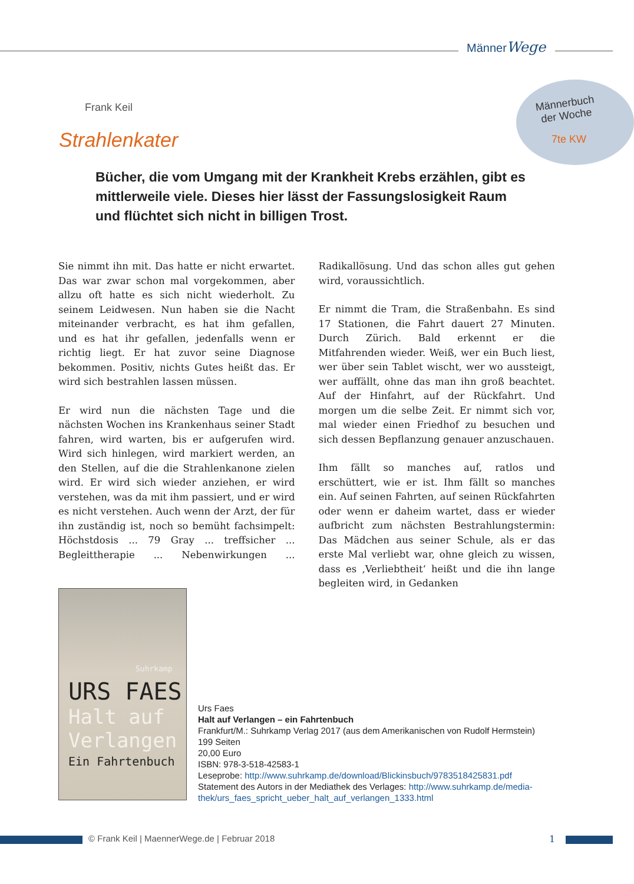MännerWege
Männerbuch der Woche
7te KW
Frank Keil
Strahlenkater
Bücher, die vom Umgang mit der Krankheit Krebs erzählen, gibt es mittlerweile viele. Dieses hier lässt der Fassungslosigkeit Raum und flüchtet sich nicht in billigen Trost.
Sie nimmt ihn mit. Das hatte er nicht erwartet. Das war zwar schon mal vorgekommen, aber allzu oft hatte es sich nicht wiederholt. Zu seinem Leidwesen. Nun haben sie die Nacht miteinander verbracht, es hat ihm gefallen, und es hat ihr gefallen, jedenfalls wenn er richtig liegt. Er hat zuvor seine Diagnose bekommen. Positiv, nichts Gutes heißt das. Er wird sich bestrahlen lassen müssen.
Er wird nun die nächsten Tage und die nächsten Wochen ins Krankenhaus seiner Stadt fahren, wird warten, bis er aufgerufen wird. Wird sich hinlegen, wird markiert werden, an den Stellen, auf die die Strahlenkanone zielen wird. Er wird sich wieder anziehen, er wird verstehen, was da mit ihm passiert, und er wird es nicht verstehen. Auch wenn der Arzt, der für ihn zuständig ist, noch so bemüht fachsimpelt: Höchstdosis ... 79 Gray ... treffsicher ... Begleittherapie ... Nebenwirkungen ... Radikallösung. Und das schon alles gut gehen wird, voraussichtlich.
Er nimmt die Tram, die Straßenbahn. Es sind 17 Stationen, die Fahrt dauert 27 Minuten. Durch Zürich. Bald erkennt er die Mitfahrenden wieder. Weiß, wer ein Buch liest, wer über sein Tablet wischt, wer wo aussteigt, wer auffällt, ohne das man ihn groß beachtet. Auf der Hinfahrt, auf der Rückfahrt. Und morgen um die selbe Zeit. Er nimmt sich vor, mal wieder einen Friedhof zu besuchen und sich dessen Bepflanzung genauer anzuschauen.
Ihm fällt so manches auf, ratlos und erschüttert, wie er ist. Ihm fällt so manches ein. Auf seinen Fahrten, auf seinen Rückfahrten oder wenn er daheim wartet, dass er wieder aufbricht zum nächsten Bestrahlungstermin: Das Mädchen aus seiner Schule, als er das erste Mal verliebt war, ohne gleich zu wissen, dass es ‚Verliebtheit‘ heißt und die ihn lange begleiten wird, in Gedanken
Suhrkamp
URS FAES
Halt auf Verlangen
Ein Fahrtenbuch
Urs Faes
Halt auf Verlangen – ein Fahrtenbuch
Frankfurt/M.: Suhrkamp Verlag 2017 (aus dem Amerikanischen von Rudolf Hermstein)
199 Seiten
20,00 Euro
ISBN: 978-3-518-42583-1
Leseprobe: http://www.suhrkamp.de/download/Blickinsbuch/9783518425831.pdf
Statement des Autors in der Mediathek des Verlages: http://www.suhrkamp.de/media-
thek/urs_faes_spricht_ueber_halt_auf_verlangen_1333.html
© Frank Keil | MaennerWege.de | Februar 2018
1